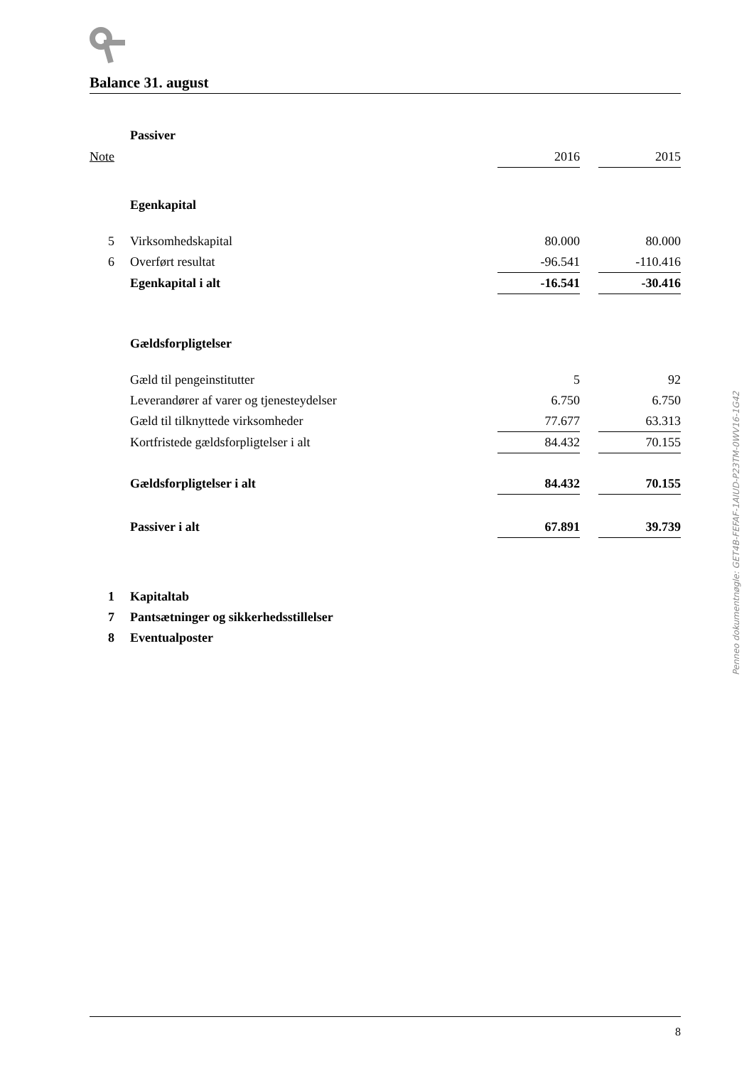Balance 31. august
| | Passiver | | | |
| Note | | 2016 | | 2015 |
| | Egenkapital | | | |
| 5 | Virksomhedskapital | 80.000 | | 80.000 |
| 6 | Overført resultat | -96.541 | | -110.416 |
| | Egenkapital i alt | -16.541 | | -30.416 |
| | Gældsforpligtelser | | | |
| | Gæld til pengeinstitutter | 5 | | 92 |
| | Leverandører af varer og tjenesteydelser | 6.750 | | 6.750 |
| | Gæld til tilknyttede virksomheder | 77.677 | | 63.313 |
| | Kortfristede gældsforpligtelser i alt | 84.432 | | 70.155 |
| | Gældsforpligtelser i alt | 84.432 | | 70.155 |
| | Passiver i alt | 67.891 | | 39.739 |
| 1 | Kapitaltab | | | |
| 7 | Pantsætninger og sikkerhedsstillelser | | | |
| 8 | Eventualposter | | | |
Penneo dokumentnøgle: GET4B-FEFAF-1AIUD-P23TM-0WV16-1G42V
8